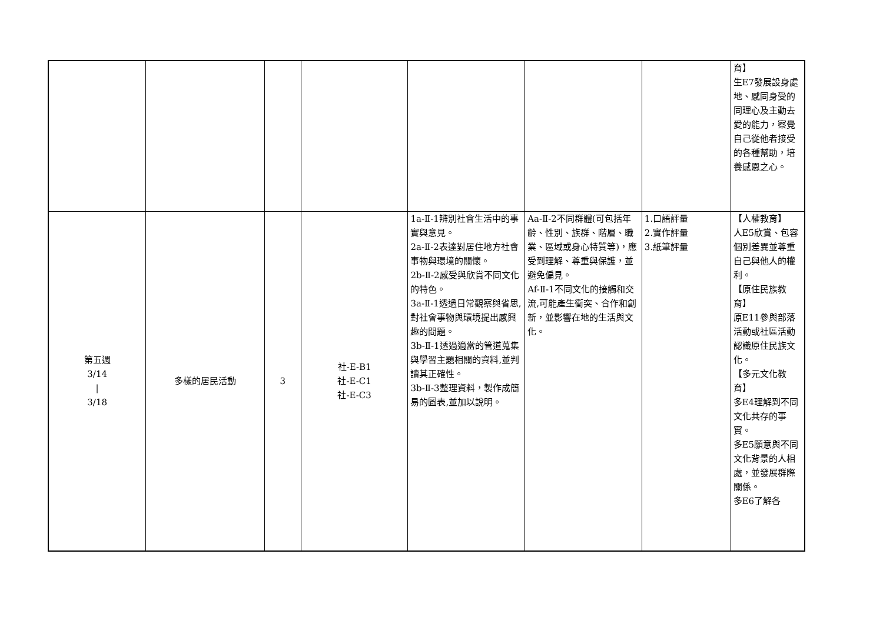| | | | | | | | 育】 生E7發展設身處地、感同身受的同理心及主動去愛的能力，察覺自己從他者接受的各種幫助，培養感恩之心。 |
| 第五週 3/14 / 3/18 | 多樣的居民活動 | 3 | 社-E-B1 社-E-C1 社-E-C3 | 1a-Ⅱ-1辨別社會生活中的事實與意見。 2a-Ⅱ-2表達對居住地方社會事物與環境的關懷。 2b-Ⅱ-2感受與欣賞不同文化的特色。 3a-Ⅱ-1透過日常觀察與省思,對社會事物與環境提出感興趣的問題。 3b-Ⅱ-1透過適當的管道蒐集與學習主題相關的資料,並判讀其正確性。 3b-Ⅱ-3整理資料，製作成簡易的圖表,並加以說明。 | Aa-Ⅱ-2不同群體(可包括年齡、性別、族群、階層、職業、區域或身心特質等)，應受到理解、尊重與保護，並避免偏見。 Af-Ⅱ-1不同文化的接觸和交流,可能產生衝突、合作和創新，並影響在地的生活與文化。 | 1.口語評量 2.實作評量 3.紙筆評量 | 【人權教育】 人E5欣賞、包容個別差異並尊重自己與他人的權利。 【原住民族教育】 原E11參與部落活動或社區活動認識原住民族文化。 【多元文化教育】 多E4理解到不同文化共存的事實。 多E5願意與不同文化背景的人相處，並發展群際關係。 多E6了解各 |